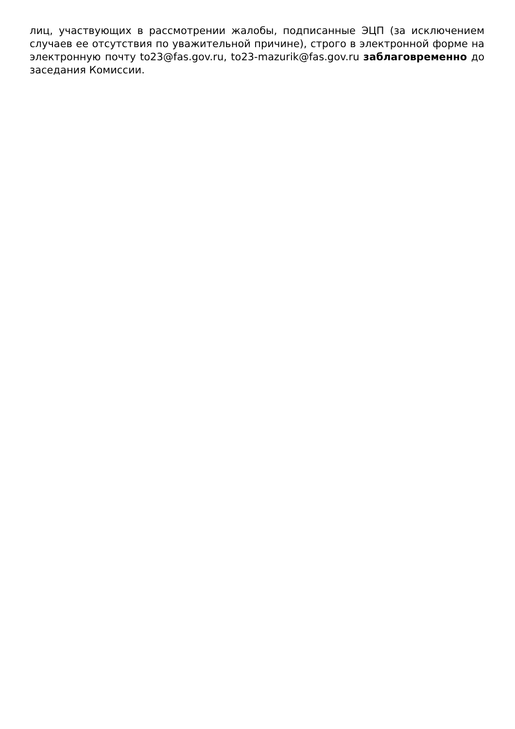лиц, участвующих в рассмотрении жалобы, подписанные ЭЦП (за исключением случаев ее отсутствия по уважительной причине), строго в электронной форме на электронную почту to23@fas.gov.ru, to23-mazurik@fas.gov.ru заблаговременно до заседания Комиссии.